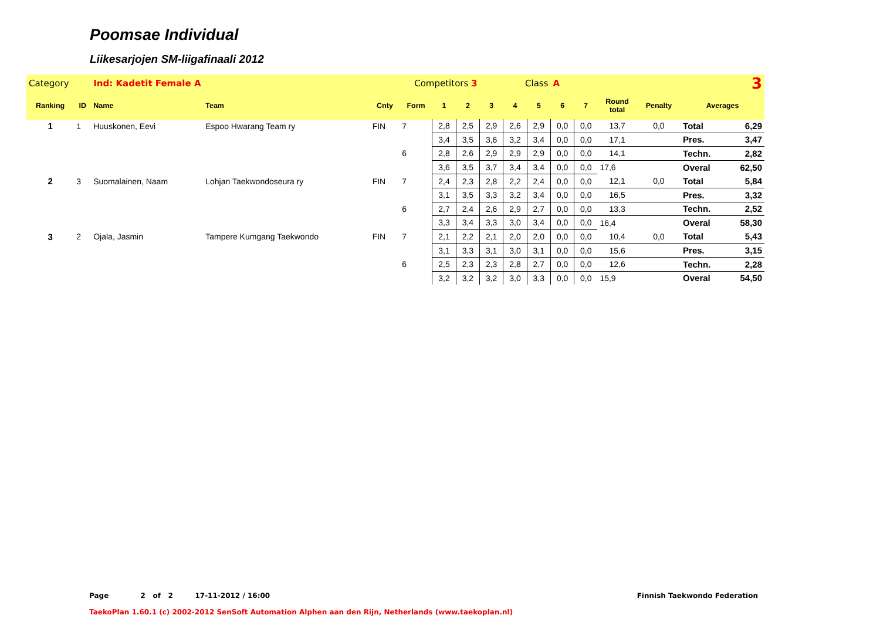Poomsae Individual
Liikesarjojen SM-liigafinaali 2012
| Category | | Ind: Kadetit Female A | | Competitors 3 | | | | Class | | | A | 3 | | | | |
| Ranking | ID | Name | Team | Cnty | Form | 1 | 2 | 3 | 4 | 5 | 6 | 7 | Round total | Penalty | Averages | |
| 1 | 1 | Huuskonen, Eevi | Espoo Hwarang Team ry | FIN | 7 | 2,8 | 2,5 | 2,9 | 2,6 | 2,9 | 0,0 | 0,0 | 13,7 | 0,0 | Total | 6,29 |
| | | | | | | 3,4 | 3,5 | 3,6 | 3,2 | 3,4 | 0,0 | 0,0 | 17,1 | | Pres. | 3,47 |
| | | | | | 6 | 2,8 | 2,6 | 2,9 | 2,9 | 2,9 | 0,0 | 0,0 | 14,1 | | Techn. | 2,82 |
| | | | | | | 3,6 | 3,5 | 3,7 | 3,4 | 3,4 | 0,0 | 0,0 | 17,6 | | Overal | 62,50 |
| 2 | 3 | Suomalainen, Naam | Lohjan Taekwondoseura ry | FIN | 7 | 2,4 | 2,3 | 2,8 | 2,2 | 2,4 | 0,0 | 0,0 | 12,1 | 0,0 | Total | 5,84 |
| | | | | | | 3,1 | 3,5 | 3,3 | 3,2 | 3,4 | 0,0 | 0,0 | 16,5 | | Pres. | 3,32 |
| | | | | | 6 | 2,7 | 2,4 | 2,6 | 2,9 | 2,7 | 0,0 | 0,0 | 13,3 | | Techn. | 2,52 |
| | | | | | | 3,3 | 3,4 | 3,3 | 3,0 | 3,4 | 0,0 | 0,0 | 16,4 | | Overal | 58,30 |
| 3 | 2 | Ojala, Jasmin | Tampere Kumgang Taekwondo | FIN | 7 | 2,1 | 2,2 | 2,1 | 2,0 | 2,0 | 0,0 | 0,0 | 10,4 | 0,0 | Total | 5,43 |
| | | | | | | 3,1 | 3,3 | 3,1 | 3,0 | 3,1 | 0,0 | 0,0 | 15,6 | | Pres. | 3,15 |
| | | | | | 6 | 2,5 | 2,3 | 2,3 | 2,8 | 2,7 | 0,0 | 0,0 | 12,6 | | Techn. | 2,28 |
| | | | | | | 3,2 | 3,2 | 3,2 | 3,0 | 3,3 | 0,0 | 0,0 | 15,9 | | Overal | 54,50 |
Page 2 of 2 17-11-2012 / 16:00 Finnish Taekwondo Federation
TaekoPlan 1.60.1 (c) 2002-2012 SenSoft Automation Alphen aan den Rijn, Netherlands (www.taekoplan.nl)